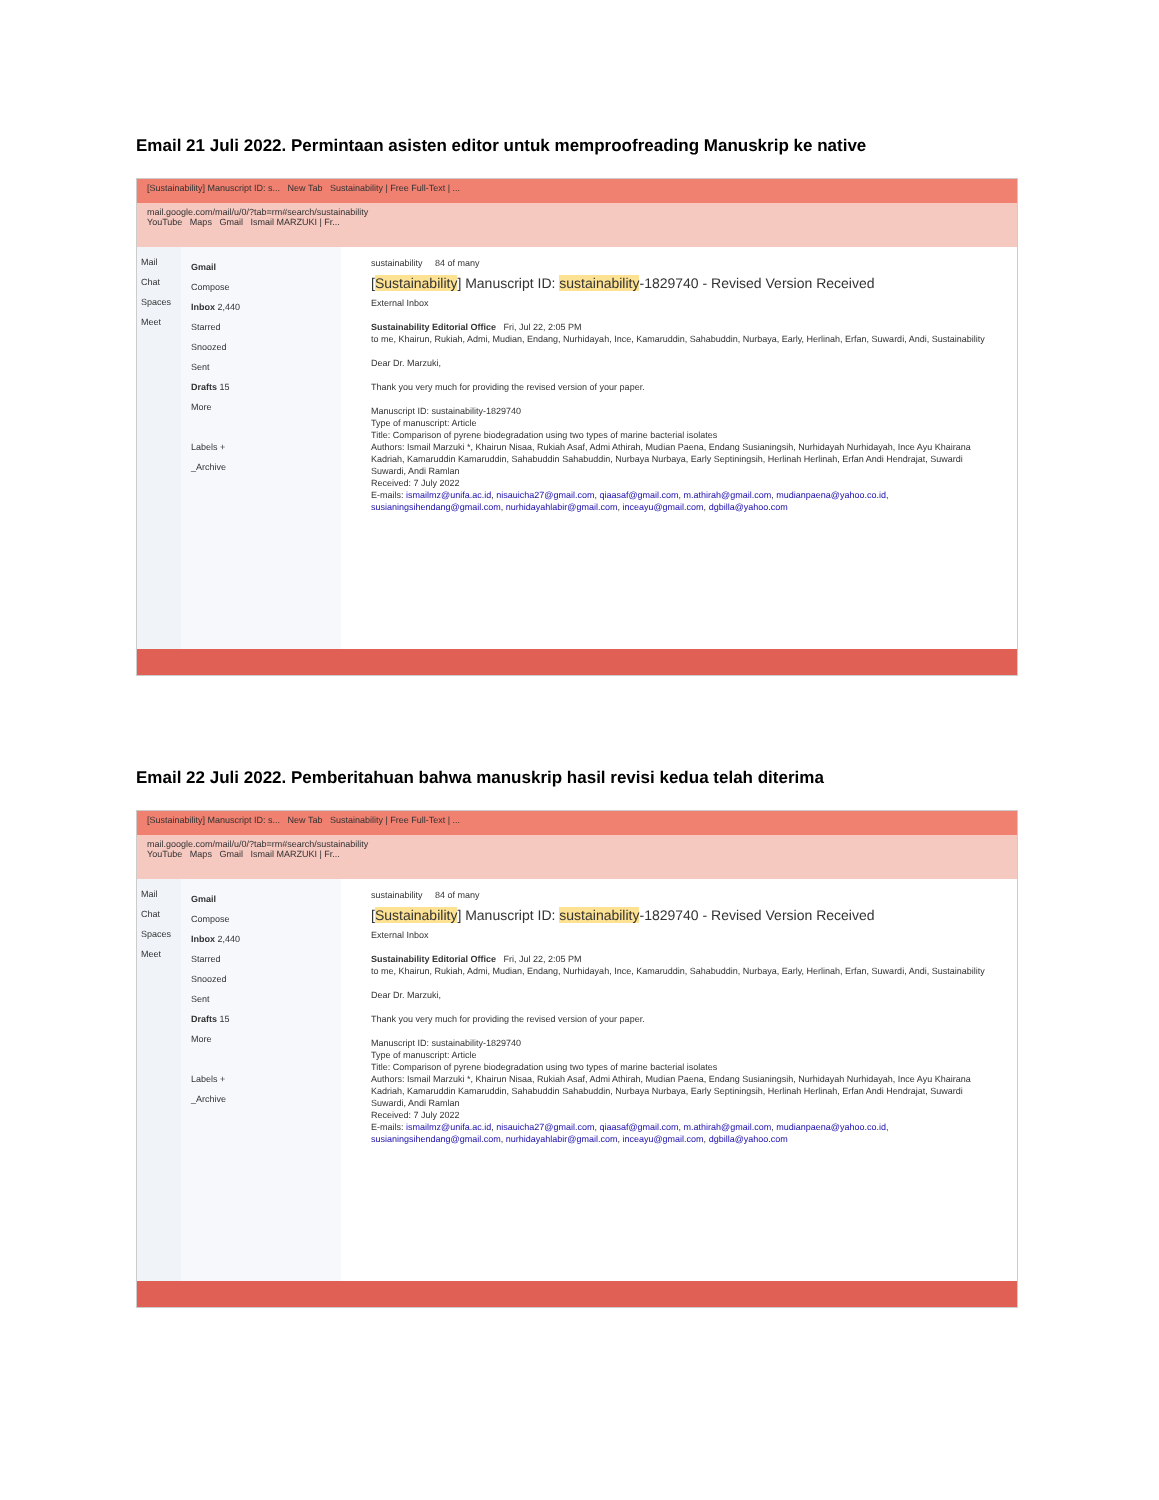Email 21 Juli 2022. Permintaan asisten editor untuk memproofreading Manuskrip ke native
[Sustainability] Manuscript ID: s... New Tab Sustainability | Free Full-Text | ...
mail.google.com/mail/u/0/?tab=rm#search/sustainability
YouTube Maps Gmail Ismail MARZUKI | Fr...
Mail
Chat
Spaces
Meet
Gmail
Compose
Inbox 2,440
Starred
Snoozed
Sent
Drafts 15
More
Labels +
_Archive
sustainability 84 of many
[Sustainability] Manuscript ID: sustainability-1829740 - Revised Version Received
External Inbox
Sustainability Editorial Office Fri, Jul 22, 2:05 PM
to me, Khairun, Rukiah, Admi, Mudian, Endang, Nurhidayah, Ince, Kamaruddin, Sahabuddin, Nurbaya, Early, Herlinah, Erfan, Suwardi, Andi, Sustainability
Dear Dr. Marzuki,
Thank you very much for providing the revised version of your paper.
Manuscript ID: sustainability-1829740
Type of manuscript: Article
Title: Comparison of pyrene biodegradation using two types of marine bacterial isolates
Authors: Ismail Marzuki *, Khairun Nisaa, Rukiah Asaf, Admi Athirah, Mudian Paena, Endang Susianingsih, Nurhidayah Nurhidayah, Ince Ayu Khairana Kadriah, Kamaruddin Kamaruddin, Sahabuddin Sahabuddin, Nurbaya Nurbaya, Early Septiningsih, Herlinah Herlinah, Erfan Andi Hendrajat, Suwardi Suwardi, Andi Ramlan
Received: 7 July 2022
E-mails: ismailmz@unifa.ac.id, nisauicha27@gmail.com, qiaasaf@gmail.com, m.athirah@gmail.com, mudianpaena@yahoo.co.id, susianingsihendang@gmail.com, nurhidayahlabir@gmail.com, inceayu@gmail.com, dgbilla@yahoo.com
Email 22 Juli 2022. Pemberitahuan bahwa manuskrip hasil revisi kedua telah diterima
[Sustainability] Manuscript ID: s... New Tab Sustainability | Free Full-Text | ...
mail.google.com/mail/u/0/?tab=rm#search/sustainability
YouTube Maps Gmail Ismail MARZUKI | Fr...
Mail
Chat
Spaces
Meet
Gmail
Compose
Inbox 2,440
Starred
Snoozed
Sent
Drafts 15
More
Labels +
_Archive
sustainability 84 of many
[Sustainability] Manuscript ID: sustainability-1829740 - Revised Version Received
External Inbox
Sustainability Editorial Office Fri, Jul 22, 2:05 PM
to me, Khairun, Rukiah, Admi, Mudian, Endang, Nurhidayah, Ince, Kamaruddin, Sahabuddin, Nurbaya, Early, Herlinah, Erfan, Suwardi, Andi, Sustainability
Dear Dr. Marzuki,
Thank you very much for providing the revised version of your paper.
Manuscript ID: sustainability-1829740
Type of manuscript: Article
Title: Comparison of pyrene biodegradation using two types of marine bacterial isolates
Authors: Ismail Marzuki *, Khairun Nisaa, Rukiah Asaf, Admi Athirah, Mudian Paena, Endang Susianingsih, Nurhidayah Nurhidayah, Ince Ayu Khairana Kadriah, Kamaruddin Kamaruddin, Sahabuddin Sahabuddin, Nurbaya Nurbaya, Early Septiningsih, Herlinah Herlinah, Erfan Andi Hendrajat, Suwardi Suwardi, Andi Ramlan
Received: 7 July 2022
E-mails: ismailmz@unifa.ac.id, nisauicha27@gmail.com, qiaasaf@gmail.com, m.athirah@gmail.com, mudianpaena@yahoo.co.id, susianingsihendang@gmail.com, nurhidayahlabir@gmail.com, inceayu@gmail.com, dgbilla@yahoo.com